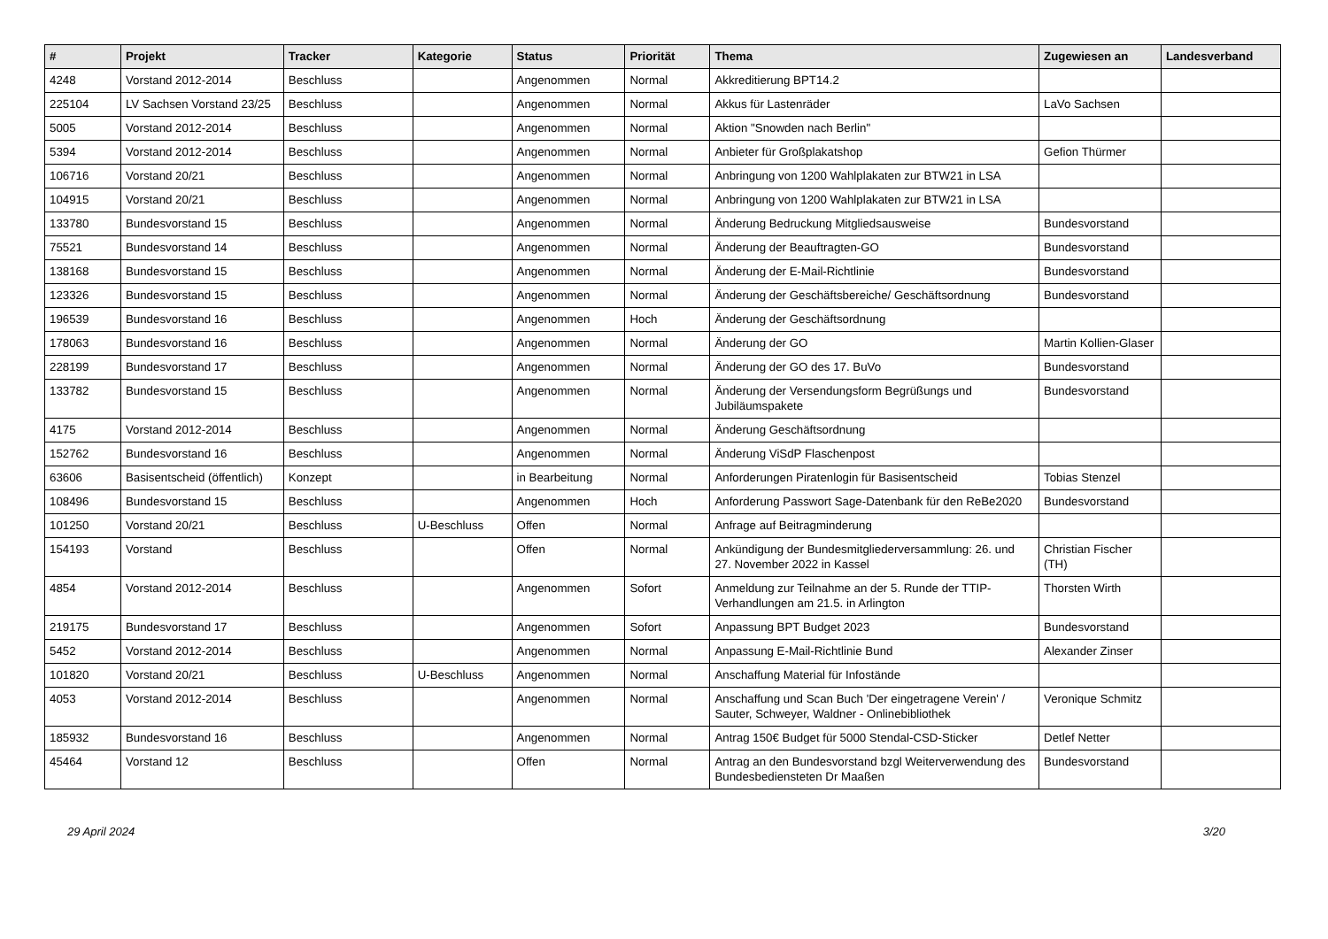| # | Projekt | Tracker | Kategorie | Status | Priorität | Thema | Zugewiesen an | Landesverband |
| --- | --- | --- | --- | --- | --- | --- | --- | --- |
| 4248 | Vorstand 2012-2014 | Beschluss | | Angenommen | Normal | Akkreditierung BPT14.2 | | |
| 225104 | LV Sachsen Vorstand 23/25 | Beschluss | | Angenommen | Normal | Akkus für Lastenräder | LaVo Sachsen | |
| 5005 | Vorstand 2012-2014 | Beschluss | | Angenommen | Normal | Aktion "Snowden nach Berlin" | | |
| 5394 | Vorstand 2012-2014 | Beschluss | | Angenommen | Normal | Anbieter für Großplakatshop | Gefion Thürmer | |
| 106716 | Vorstand 20/21 | Beschluss | | Angenommen | Normal | Anbringung von 1200 Wahlplakaten zur BTW21 in LSA | | |
| 104915 | Vorstand 20/21 | Beschluss | | Angenommen | Normal | Anbringung von 1200 Wahlplakaten zur BTW21 in LSA | | |
| 133780 | Bundesvorstand 15 | Beschluss | | Angenommen | Normal | Änderung Bedruckung Mitgliedsausweise | Bundesvorstand | |
| 75521 | Bundesvorstand 14 | Beschluss | | Angenommen | Normal | Änderung der Beauftragten-GO | Bundesvorstand | |
| 138168 | Bundesvorstand 15 | Beschluss | | Angenommen | Normal | Änderung der E-Mail-Richtlinie | Bundesvorstand | |
| 123326 | Bundesvorstand 15 | Beschluss | | Angenommen | Normal | Änderung der Geschäftsbereiche/ Geschäftsordnung | Bundesvorstand | |
| 196539 | Bundesvorstand 16 | Beschluss | | Angenommen | Hoch | Änderung der Geschäftsordnung | | |
| 178063 | Bundesvorstand 16 | Beschluss | | Angenommen | Normal | Änderung der GO | Martin Kollien-Glaser | |
| 228199 | Bundesvorstand 17 | Beschluss | | Angenommen | Normal | Änderung der GO des 17. BuVo | Bundesvorstand | |
| 133782 | Bundesvorstand 15 | Beschluss | | Angenommen | Normal | Änderung der Versendungsform Begrüßungs und Jubiläumspakete | Bundesvorstand | |
| 4175 | Vorstand 2012-2014 | Beschluss | | Angenommen | Normal | Änderung Geschäftsordnung | | |
| 152762 | Bundesvorstand 16 | Beschluss | | Angenommen | Normal | Änderung ViSdP Flaschenpost | | |
| 63606 | Basisentscheid (öffentlich) | Konzept | | in Bearbeitung | Normal | Anforderungen Piratenlogin für Basisentscheid | Tobias Stenzel | |
| 108496 | Bundesvorstand 15 | Beschluss | | Angenommen | Hoch | Anforderung Passwort Sage-Datenbank für den ReBe2020 | Bundesvorstand | |
| 101250 | Vorstand 20/21 | Beschluss | U-Beschluss | Offen | Normal | Anfrage auf Beitragminderung | | |
| 154193 | Vorstand | Beschluss | | Offen | Normal | Ankündigung der Bundesmitgliederversammlung: 26. und 27. November 2022 in Kassel | Christian Fischer (TH) | |
| 4854 | Vorstand 2012-2014 | Beschluss | | Angenommen | Sofort | Anmeldung zur Teilnahme an der 5. Runde der TTIP-Verhandlungen am 21.5. in Arlington | Thorsten Wirth | |
| 219175 | Bundesvorstand 17 | Beschluss | | Angenommen | Sofort | Anpassung BPT Budget 2023 | Bundesvorstand | |
| 5452 | Vorstand 2012-2014 | Beschluss | | Angenommen | Normal | Anpassung E-Mail-Richtlinie Bund | Alexander Zinser | |
| 101820 | Vorstand 20/21 | Beschluss | U-Beschluss | Angenommen | Normal | Anschaffung Material für Infostände | | |
| 4053 | Vorstand 2012-2014 | Beschluss | | Angenommen | Normal | Anschaffung und Scan Buch 'Der eingetragene Verein' / Sauter, Schweyer, Waldner - Onlinebibliothek | Veronique Schmitz | |
| 185932 | Bundesvorstand 16 | Beschluss | | Angenommen | Normal | Antrag 150€ Budget für 5000 Stendal-CSD-Sticker | Detlef Netter | |
| 45464 | Vorstand 12 | Beschluss | | Offen | Normal | Antrag an den Bundesvorstand bzgl Weiterverwendung des Bundesbediensteten Dr Maaßen | Bundesvorstand | |
29 April 2024 3/20